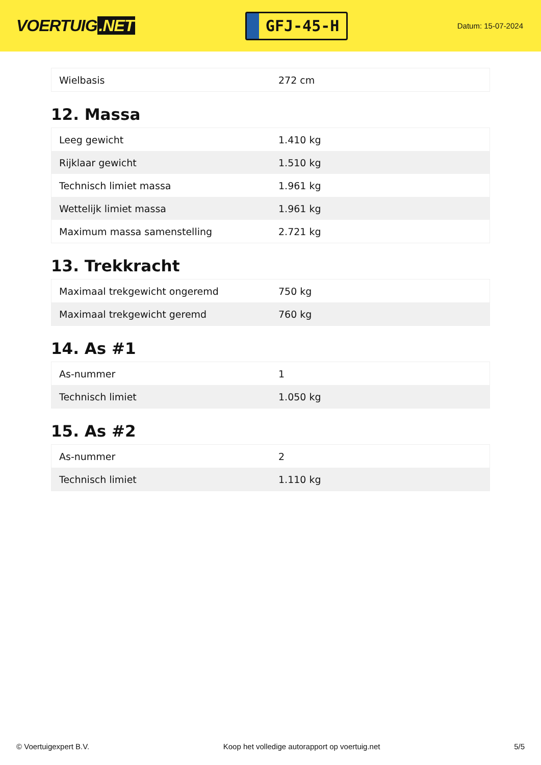VOERTUIG.NET
GFJ-45-H
Datum: 15-07-2024
| Wielbasis | 272 cm |
12. Massa
| Leeg gewicht | 1.410 kg |
| Rijklaar gewicht | 1.510 kg |
| Technisch limiet massa | 1.961 kg |
| Wettelijk limiet massa | 1.961 kg |
| Maximum massa samenstelling | 2.721 kg |
13. Trekkracht
| Maximaal trekgewicht ongeremd | 750 kg |
| Maximaal trekgewicht geremd | 760 kg |
14. As #1
| As-nummer | 1 |
| Technisch limiet | 1.050 kg |
15. As #2
| As-nummer | 2 |
| Technisch limiet | 1.110 kg |
© Voertuigexpert B.V. Koop het volledige autorapport op voertuig.net 5/5